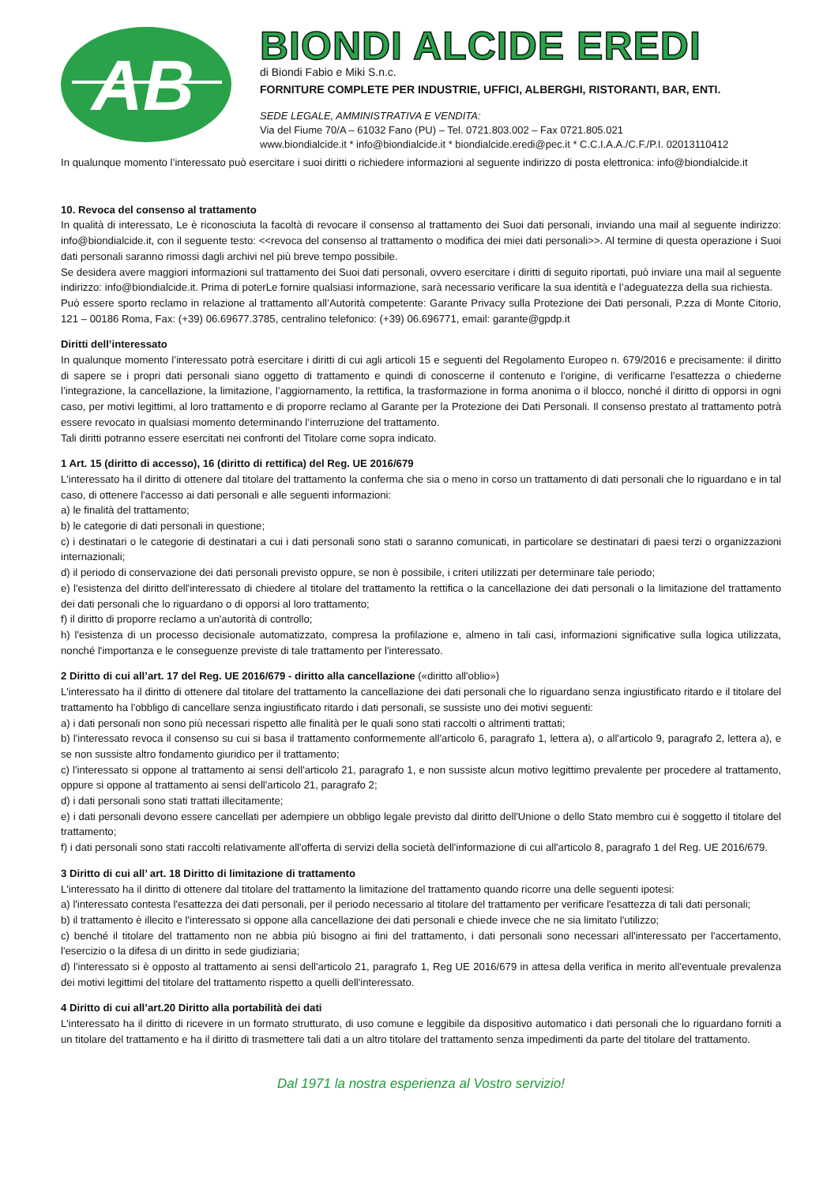AB
BIONDI ALCIDE EREDI
di Biondi Fabio e Miki S.n.c.
FORNITURE COMPLETE PER INDUSTRIE, UFFICI, ALBERGHI, RISTORANTI, BAR, ENTI.
SEDE LEGALE, AMMINISTRATIVA E VENDITA:
Via del Fiume 70/A – 61032 Fano (PU) – Tel. 0721.803.002 – Fax 0721.805.021
www.biondialcide.it * info@biondialcide.it * biondialcide.eredi@pec.it * C.C.I.A.A./C.F./P.I. 02013110412
In qualunque momento l’interessato può esercitare i suoi diritti o richiedere informazioni al seguente indirizzo di posta elettronica: info@biondialcide.it
10. Revoca del consenso al trattamento
In qualità di interessato, Le è riconosciuta la facoltà di revocare il consenso al trattamento dei Suoi dati personali, inviando una mail al seguente indirizzo: info@biondialcide.it, con il seguente testo: <<revoca del consenso al trattamento o modifica dei miei dati personali>>. Al termine di questa operazione i Suoi dati personali saranno rimossi dagli archivi nel più breve tempo possibile.
Se desidera avere maggiori informazioni sul trattamento dei Suoi dati personali, ovvero esercitare i diritti di seguito riportati, può inviare una mail al seguente indirizzo: info@biondialcide.it. Prima di poterLe fornire qualsiasi informazione, sarà necessario verificare la sua identità e l’adeguatezza della sua richiesta.
Può essere sporto reclamo in relazione al trattamento all’Autorità competente: Garante Privacy sulla Protezione dei Dati personali, P.zza di Monte Citorio, 121 – 00186 Roma, Fax: (+39) 06.69677.3785, centralino telefonico: (+39) 06.696771, email: garante@gpdp.it
Diritti dell’interessato
In qualunque momento l’interessato potrà esercitare i diritti di cui agli articoli 15 e seguenti del Regolamento Europeo n. 679/2016 e precisamente: il diritto di sapere se i propri dati personali siano oggetto di trattamento e quindi di conoscerne il contenuto e l’origine, di verificarne l’esattezza o chiederne l’integrazione, la cancellazione, la limitazione, l’aggiornamento, la rettifica, la trasformazione in forma anonima o il blocco, nonché il diritto di opporsi in ogni caso, per motivi legittimi, al loro trattamento e di proporre reclamo al Garante per la Protezione dei Dati Personali. Il consenso prestato al trattamento potrà essere revocato in qualsiasi momento determinando l’interruzione del trattamento.
Tali diritti potranno essere esercitati nei confronti del Titolare come sopra indicato.
1 Art. 15 (diritto di accesso), 16 (diritto di rettifica) del Reg. UE 2016/679
L'interessato ha il diritto di ottenere dal titolare del trattamento la conferma che sia o meno in corso un trattamento di dati personali che lo riguardano e in tal caso, di ottenere l'accesso ai dati personali e alle seguenti informazioni:
a) le finalità del trattamento;
b) le categorie di dati personali in questione;
c) i destinatari o le categorie di destinatari a cui i dati personali sono stati o saranno comunicati, in particolare se destinatari di paesi terzi o organizzazioni internazionali;
d) il periodo di conservazione dei dati personali previsto oppure, se non è possibile, i criteri utilizzati per determinare tale periodo;
e) l'esistenza del diritto dell'interessato di chiedere al titolare del trattamento la rettifica o la cancellazione dei dati personali o la limitazione del trattamento dei dati personali che lo riguardano o di opporsi al loro trattamento;
f) il diritto di proporre reclamo a un'autorità di controllo;
h) l'esistenza di un processo decisionale automatizzato, compresa la profilazione e, almeno in tali casi, informazioni significative sulla logica utilizzata, nonché l'importanza e le conseguenze previste di tale trattamento per l'interessato.
2 Diritto di cui all’art. 17 del Reg. UE 2016/679 - diritto alla cancellazione («diritto all'oblio»)
L'interessato ha il diritto di ottenere dal titolare del trattamento la cancellazione dei dati personali che lo riguardano senza ingiustificato ritardo e il titolare del trattamento ha l'obbligo di cancellare senza ingiustificato ritardo i dati personali, se sussiste uno dei motivi seguenti:
a) i dati personali non sono più necessari rispetto alle finalità per le quali sono stati raccolti o altrimenti trattati;
b) l'interessato revoca il consenso su cui si basa il trattamento conformemente all'articolo 6, paragrafo 1, lettera a), o all'articolo 9, paragrafo 2, lettera a), e se non sussiste altro fondamento giuridico per il trattamento;
c) l'interessato si oppone al trattamento ai sensi dell'articolo 21, paragrafo 1, e non sussiste alcun motivo legittimo prevalente per procedere al trattamento, oppure si oppone al trattamento ai sensi dell'articolo 21, paragrafo 2;
d) i dati personali sono stati trattati illecitamente;
e) i dati personali devono essere cancellati per adempiere un obbligo legale previsto dal diritto dell'Unione o dello Stato membro cui è soggetto il titolare del trattamento;
f) i dati personali sono stati raccolti relativamente all'offerta di servizi della società dell'informazione di cui all'articolo 8, paragrafo 1 del Reg. UE 2016/679.
3 Diritto di cui all’ art. 18 Diritto di limitazione di trattamento
L'interessato ha il diritto di ottenere dal titolare del trattamento la limitazione del trattamento quando ricorre una delle seguenti ipotesi:
a) l'interessato contesta l'esattezza dei dati personali, per il periodo necessario al titolare del trattamento per verificare l'esattezza di tali dati personali;
b) il trattamento è illecito e l'interessato si oppone alla cancellazione dei dati personali e chiede invece che ne sia limitato l'utilizzo;
c) benché il titolare del trattamento non ne abbia più bisogno ai fini del trattamento, i dati personali sono necessari all'interessato per l'accertamento, l'esercizio o la difesa di un diritto in sede giudiziaria;
d) l'interessato si è opposto al trattamento ai sensi dell'articolo 21, paragrafo 1, Reg UE 2016/679 in attesa della verifica in merito all'eventuale prevalenza dei motivi legittimi del titolare del trattamento rispetto a quelli dell'interessato.
4 Diritto di cui all’art.20 Diritto alla portabilità dei dati
L'interessato ha il diritto di ricevere in un formato strutturato, di uso comune e leggibile da dispositivo automatico i dati personali che lo riguardano forniti a un titolare del trattamento e ha il diritto di trasmettere tali dati a un altro titolare del trattamento senza impedimenti da parte del titolare del trattamento.
Dal 1971 la nostra esperienza al Vostro servizio!